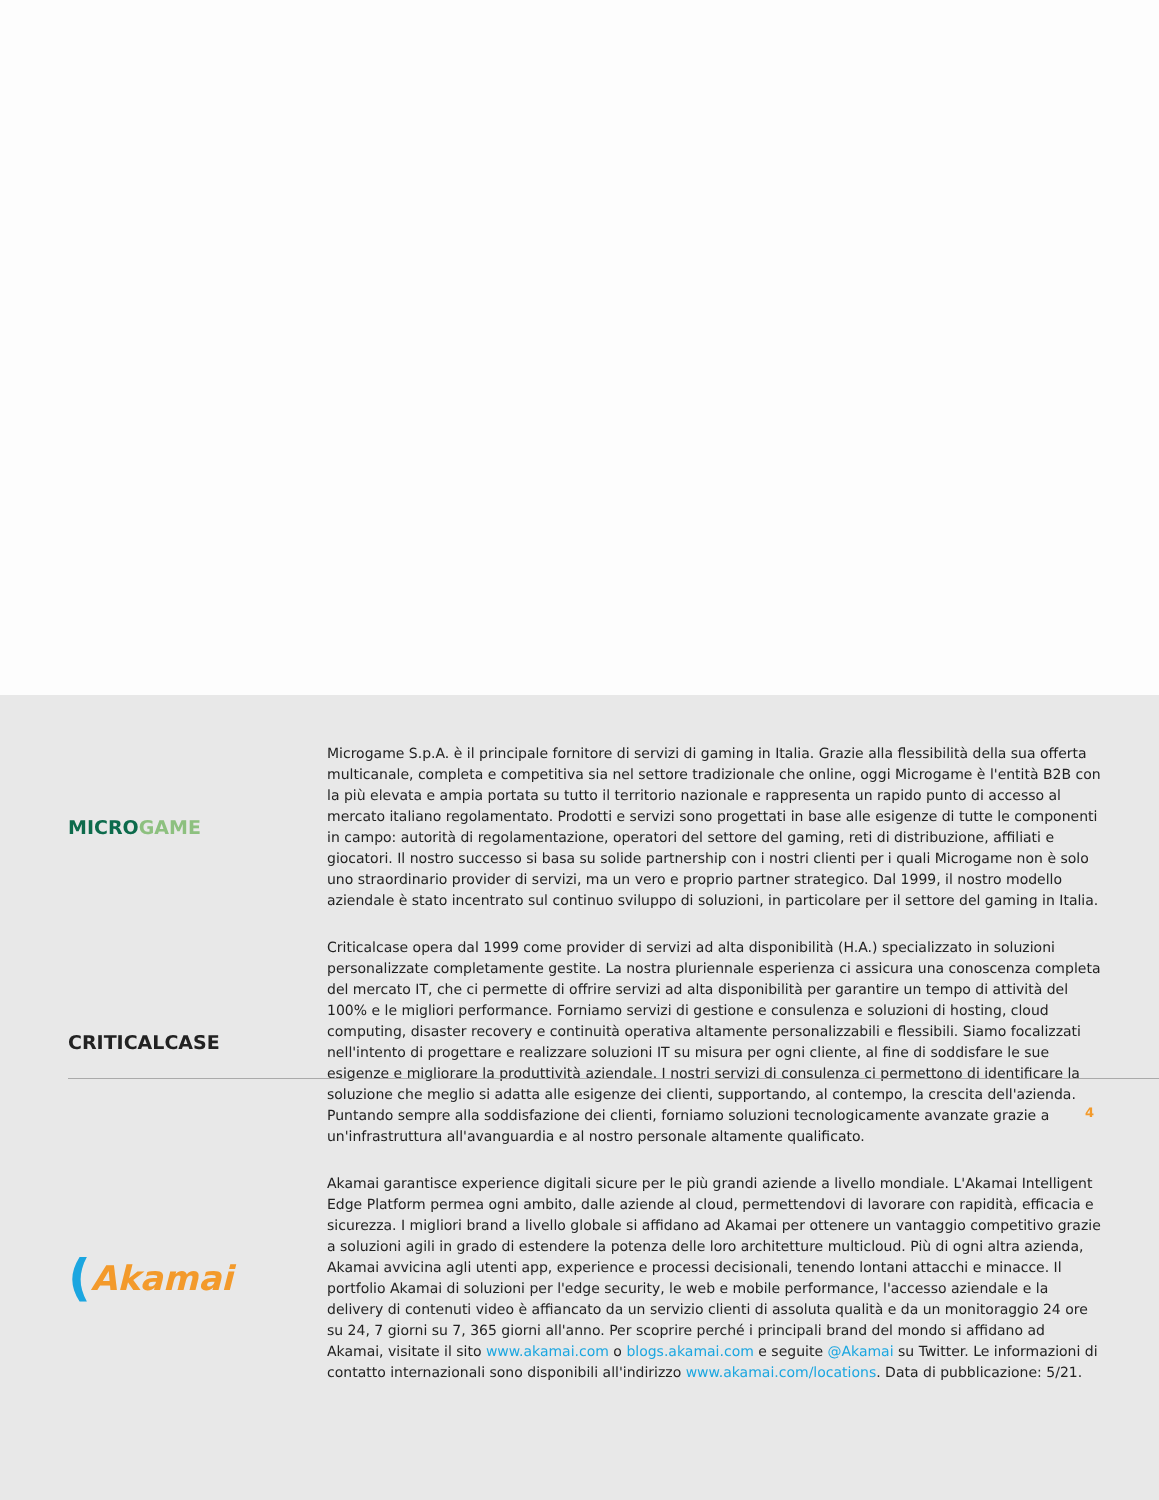MICRO GAME
Microgame S.p.A. è il principale fornitore di servizi di gaming in Italia. Grazie alla flessibilità della sua offerta multicanale, completa e competitiva sia nel settore tradizionale che online, oggi Microgame è l'entità B2B con la più elevata e ampia portata su tutto il territorio nazionale e rappresenta un rapido punto di accesso al mercato italiano regolamentato. Prodotti e servizi sono progettati in base alle esigenze di tutte le componenti in campo: autorità di regolamentazione, operatori del settore del gaming, reti di distribuzione, affiliati e giocatori. Il nostro successo si basa su solide partnership con i nostri clienti per i quali Microgame non è solo uno straordinario provider di servizi, ma un vero e proprio partner strategico. Dal 1999, il nostro modello aziendale è stato incentrato sul continuo sviluppo di soluzioni, in particolare per il settore del gaming in Italia.
CRITICALCASE
Criticalcase opera dal 1999 come provider di servizi ad alta disponibilità (H.A.) specializzato in soluzioni personalizzate completamente gestite. La nostra pluriennale esperienza ci assicura una conoscenza completa del mercato IT, che ci permette di offrire servizi ad alta disponibilità per garantire un tempo di attività del 100% e le migliori performance. Forniamo servizi di gestione e consulenza e soluzioni di hosting, cloud computing, disaster recovery e continuità operativa altamente personalizzabili e flessibili. Siamo focalizzati nell'intento di progettare e realizzare soluzioni IT su misura per ogni cliente, al fine di soddisfare le sue esigenze e migliorare la produttività aziendale. I nostri servizi di consulenza ci permettono di identificare la soluzione che meglio si adatta alle esigenze dei clienti, supportando, al contempo, la crescita dell'azienda. Puntando sempre alla soddisfazione dei clienti, forniamo soluzioni tecnologicamente avanzate grazie a un'infrastruttura all'avanguardia e al nostro personale altamente qualificato.
(Akamai
Akamai garantisce experience digitali sicure per le più grandi aziende a livello mondiale. L'Akamai Intelligent Edge Platform permea ogni ambito, dalle aziende al cloud, permettendovi di lavorare con rapidità, efficacia e sicurezza. I migliori brand a livello globale si affidano ad Akamai per ottenere un vantaggio competitivo grazie a soluzioni agili in grado di estendere la potenza delle loro architetture multicloud. Più di ogni altra azienda, Akamai avvicina agli utenti app, experience e processi decisionali, tenendo lontani attacchi e minacce. Il portfolio Akamai di soluzioni per l'edge security, le web e mobile performance, l'accesso aziendale e la delivery di contenuti video è affiancato da un servizio clienti di assoluta qualità e da un monitoraggio 24 ore su 24, 7 giorni su 7, 365 giorni all'anno. Per scoprire perché i principali brand del mondo si affidano ad Akamai, visitate il sito www.akamai.com o blogs.akamai.com e seguite @Akamai su Twitter. Le informazioni di contatto internazionali sono disponibili all'indirizzo www.akamai.com/locations. Data di pubblicazione: 5/21.
4